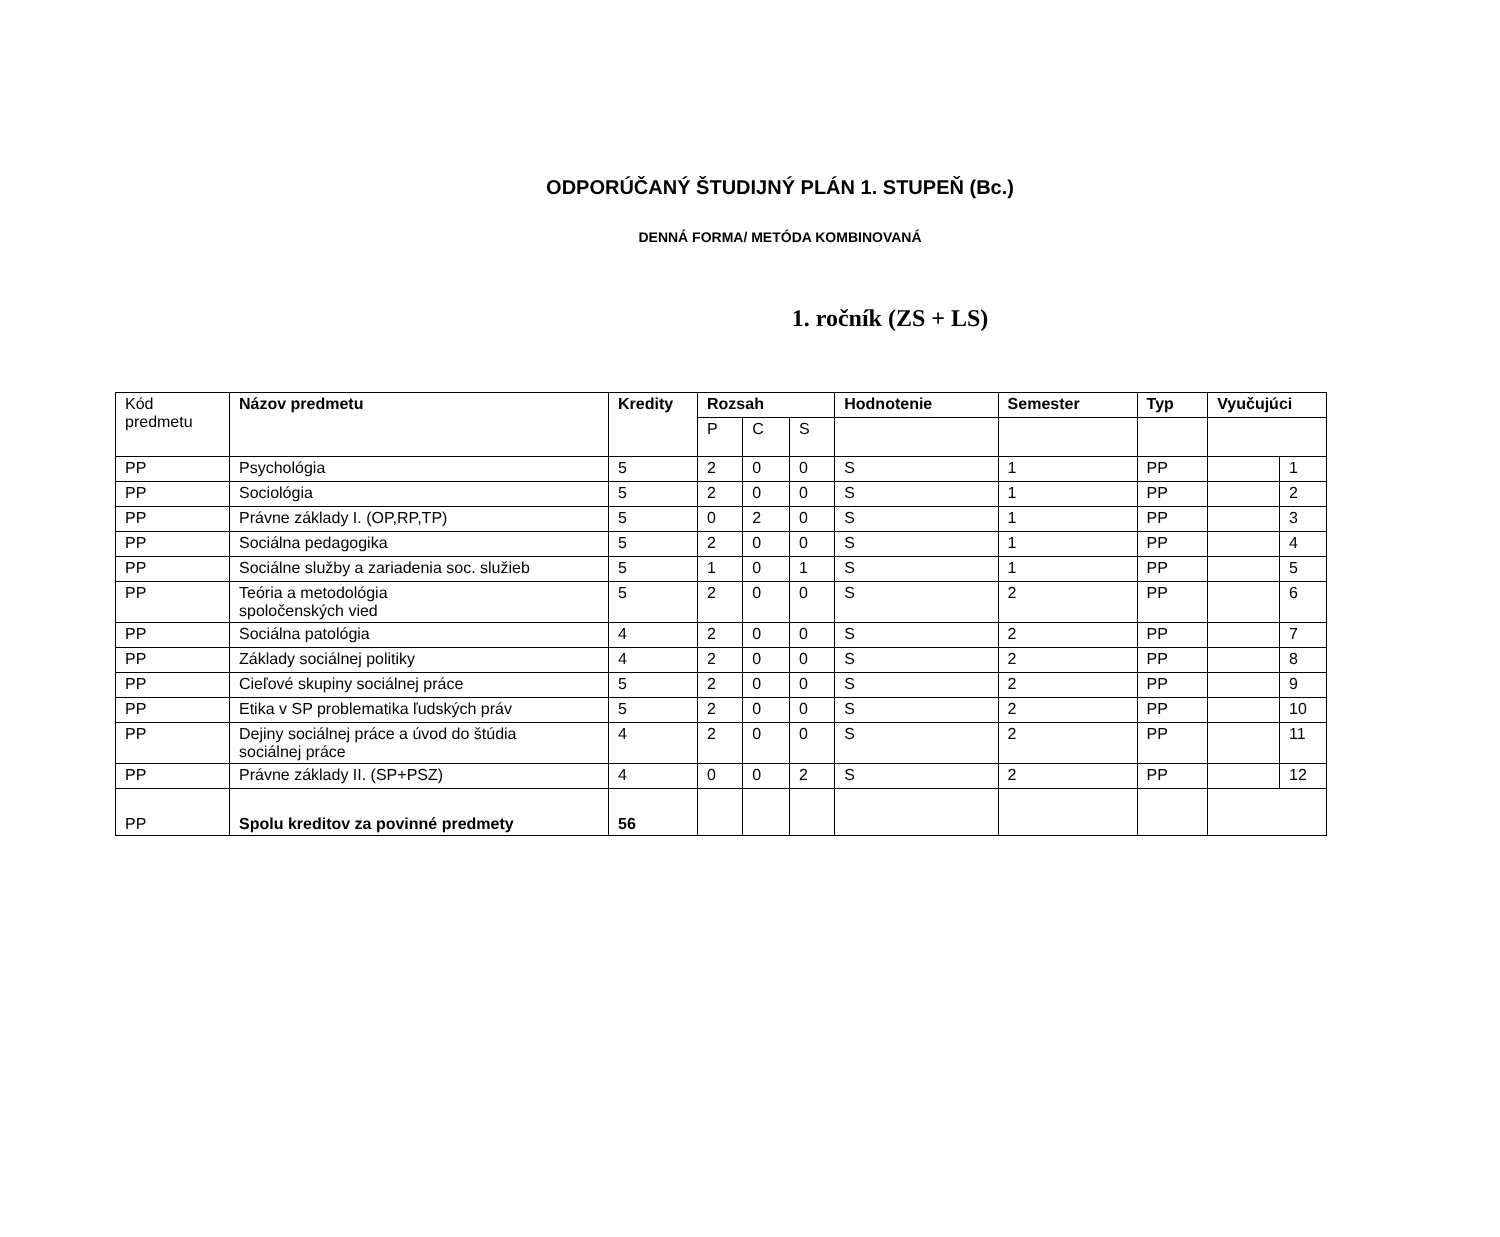ODPORÚČANÝ ŠTUDIJNÝ PLÁN 1. STUPEŇ (Bc.)
DENNÁ FORMA/ METÓDA KOMBINOVANÁ
1. ročník (ZS + LS)
| Kód predmetu | Názov predmetu | Kredity | Rozsah | | | Hodnotenie | Semester | Typ | Vyučujúci | |
| | | | P | C | S | | | | | |
| PP | Psychológia | 5 | 2 | 0 | 0 | S | 1 | PP | | 1 |
| PP | Sociológia | 5 | 2 | 0 | 0 | S | 1 | PP | | 2 |
| PP | Právne základy I. (OP,RP,TP) | 5 | 0 | 2 | 0 | S | 1 | PP | | 3 |
| PP | Sociálna pedagogika | 5 | 2 | 0 | 0 | S | 1 | PP | | 4 |
| PP | Sociálne služby a zariadenia soc. služieb | 5 | 1 | 0 | 1 | S | 1 | PP | | 5 |
| PP | Teória a metodológia spoločenských vied | 5 | 2 | 0 | 0 | S | 2 | PP | | 6 |
| PP | Sociálna patológia | 4 | 2 | 0 | 0 | S | 2 | PP | | 7 |
| PP | Základy sociálnej politiky | 4 | 2 | 0 | 0 | S | 2 | PP | | 8 |
| PP | Cieľové skupiny sociálnej práce | 5 | 2 | 0 | 0 | S | 2 | PP | | 9 |
| PP | Etika v SP problematika ľudských práv | 5 | 2 | 0 | 0 | S | 2 | PP | | 10 |
| PP | Dejiny sociálnej práce a úvod do štúdia sociálnej práce | 4 | 2 | 0 | 0 | S | 2 | PP | | 11 |
| PP | Právne základy II. (SP+PSZ) | 4 | 0 | 0 | 2 | S | 2 | PP | | 12 |
| PP | Spolu kreditov za povinné predmety | 56 | | | | | | | | |